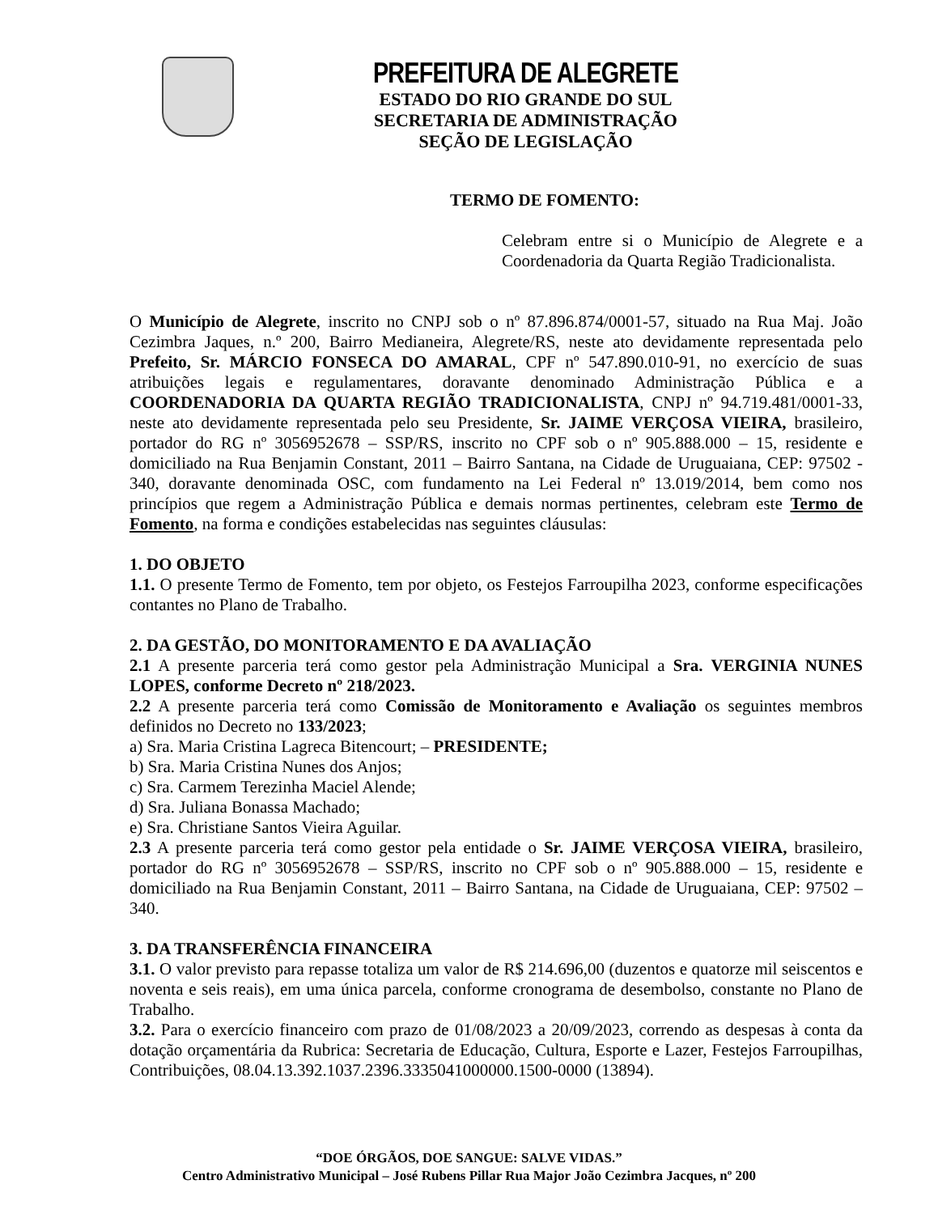PREFEITURA DE ALEGRETE
ESTADO DO RIO GRANDE DO SUL
SECRETARIA DE ADMINISTRAÇÃO
SEÇÃO DE LEGISLAÇÃO
TERMO DE FOMENTO:
Celebram entre si o Município de Alegrete e a Coordenadoria da Quarta Região Tradicionalista.
O Município de Alegrete, inscrito no CNPJ sob o nº 87.896.874/0001-57, situado na Rua Maj. João Cezimbra Jaques, n.º 200, Bairro Medianeira, Alegrete/RS, neste ato devidamente representada pelo Prefeito, Sr. MÁRCIO FONSECA DO AMARAL, CPF nº 547.890.010-91, no exercício de suas atribuições legais e regulamentares, doravante denominado Administração Pública e a COORDENADORIA DA QUARTA REGIÃO TRADICIONALISTA, CNPJ nº 94.719.481/0001-33, neste ato devidamente representada pelo seu Presidente, Sr. JAIME VERÇOSA VIEIRA, brasileiro, portador do RG nº 3056952678 – SSP/RS, inscrito no CPF sob o nº 905.888.000 – 15, residente e domiciliado na Rua Benjamin Constant, 2011 – Bairro Santana, na Cidade de Uruguaiana, CEP: 97502 - 340, doravante denominada OSC, com fundamento na Lei Federal nº 13.019/2014, bem como nos princípios que regem a Administração Pública e demais normas pertinentes, celebram este Termo de Fomento, na forma e condições estabelecidas nas seguintes cláusulas:
1. DO OBJETO
1.1. O presente Termo de Fomento, tem por objeto, os Festejos Farroupilha 2023, conforme especificações contantes no Plano de Trabalho.
2. DA GESTÃO, DO MONITORAMENTO E DA AVALIAÇÃO
2.1 A presente parceria terá como gestor pela Administração Municipal a Sra. VERGINIA NUNES LOPES, conforme Decreto nº 218/2023.
2.2 A presente parceria terá como Comissão de Monitoramento e Avaliação os seguintes membros definidos no Decreto no 133/2023;
a) Sra. Maria Cristina Lagreca Bitencourt; – PRESIDENTE;
b) Sra. Maria Cristina Nunes dos Anjos;
c) Sra. Carmem Terezinha Maciel Alende;
d) Sra. Juliana Bonassa Machado;
e) Sra. Christiane Santos Vieira Aguilar.
2.3 A presente parceria terá como gestor pela entidade o Sr. JAIME VERÇOSA VIEIRA, brasileiro, portador do RG nº 3056952678 – SSP/RS, inscrito no CPF sob o nº 905.888.000 – 15, residente e domiciliado na Rua Benjamin Constant, 2011 – Bairro Santana, na Cidade de Uruguaiana, CEP: 97502 – 340.
3. DA TRANSFERÊNCIA FINANCEIRA
3.1. O valor previsto para repasse totaliza um valor de R$ 214.696,00 (duzentos e quatorze mil seiscentos e noventa e seis reais), em uma única parcela, conforme cronograma de desembolso, constante no Plano de Trabalho.
3.2. Para o exercício financeiro com prazo de 01/08/2023 a 20/09/2023, correndo as despesas à conta da dotação orçamentária da Rubrica: Secretaria de Educação, Cultura, Esporte e Lazer, Festejos Farroupilhas, Contribuições, 08.04.13.392.1037.2396.3335041000000.1500-0000 (13894).
“DOE ÓRGÃOS, DOE SANGUE: SALVE VIDAS.”
Centro Administrativo Municipal – José Rubens Pillar Rua Major João Cezimbra Jacques, nº 200